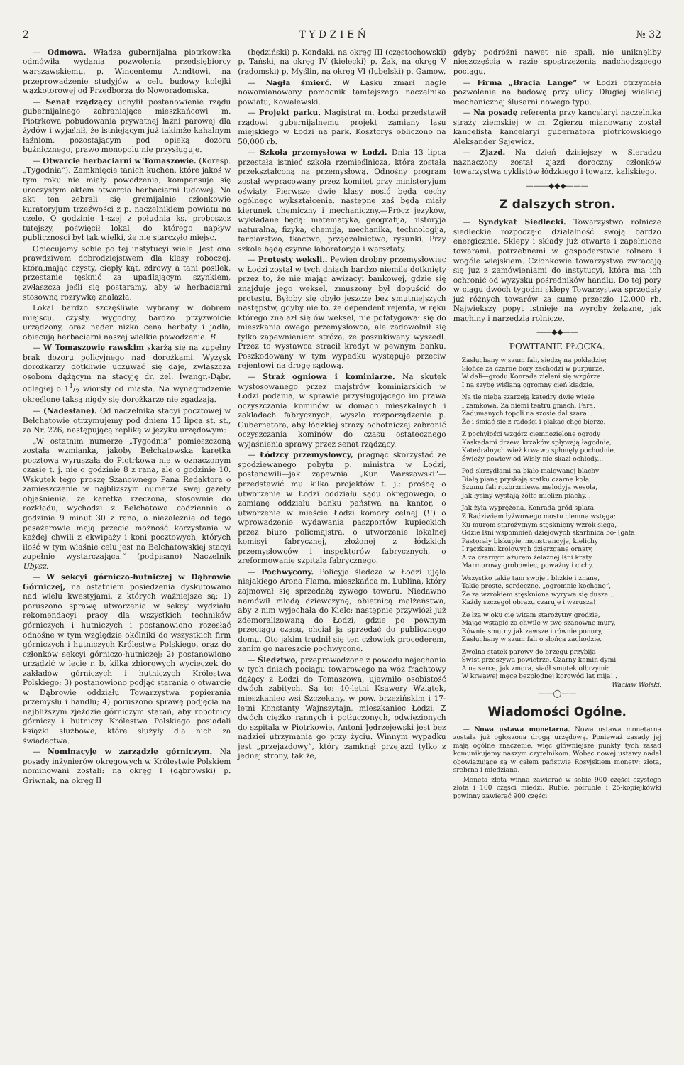2 T Y D Z I E Ń № 32
— Odmowa. Władza gubernijalna piotrkowska odmówiła wydania pozwolenia przedsiębiorcy warszawskiemu, p. Wincentemu Arndtowi, na przeprowadzenie studyjów w celu budowy kolejki wązkotorowej od Przedborza do Noworadomska.
— Senat rządzący uchylił postanowienie rządu gubernijalnego zabraniające mieszkańcowi m. Piotrkowa pobudowania prywatnej łaźni parowej dla żydów i wyjaśnił, że istniejącym już takimże kahalnym łaźniom, pozostającym pod opieką dozoru bużnicznego, prawo monopolu nie przysługuje.
— Otwarcie herbaciarni w Tomaszowie. (Koresp. „Tygodnia“). Zamknięcie tanich kuchen, które jakoś w tym roku nie miały powodzenia, kompensuje się uroczystym aktem otwarcia herbaciarni ludowej. Na akt ten zebrali się gremijalnie członkowie kuratoryjum trzeźwości z p. naczelnikiem powiatu na czele. O godzinie 1-szej z południa ks. proboszcz tutejszy, poświęcił lokal, do którego napływ publiczności był tak wielki, że nie starczyło miejsc.
Obiecujemy sobie po tej instytucyi wiele. Jest ona prawdziwem dobrodziejstwem dla klasy roboczej, która,mając czysty, ciepły kąt, zdrowy a tani posiłek, przestanie tęsknić za upadlającym szynkiem, zwłaszcza jeśli się postaramy, aby w herbaciarni stosowną rozrywkę znalazła.
Lokal bardzo szczęśliwie wybrany w dobrem miejscu, czysty, wygodny, bardzo przyzwoicie urządzony, oraz nader nizka cena herbaty i jadła, obiecują herbaciarni naszej wielkie powodzenie. B.
— W Tomaszowie rawskim skarżą się na zupełny brak dozoru policyjnego nad dorożkami. Wyzysk dorożkarzy dotkliwie uczuwać się daje, zwłaszcza osobom dążącym na stacyję dr. żel. Iwangr.-Dąbr. odległej o 11/2 wiorsty od miasta. Na wynagrodzenie określone taksą nigdy się dorożkarze nie zgadzają.
— (Nadesłane). Od naczelnika stacyi pocztowej w Bełchatowie otrzymujemy pod dniem 15 lipca st. st., za Nr. 226, następującą replikę w języku urzędowym:
„W ostatnim numerze „Tygodnia“ pomieszczoną została wzmianka, jakoby Bełchatowska karetka pocztowa wyruszała do Piotrkowa nie w oznaczonym czasie t. j. nie o godzinie 8 z rana, ale o godzinie 10. Wskutek tego proszę Szanownego Pana Redaktora o zamieszczenie w najbliższym numerze swej gazety objaśnienia, że karetka rzeczona, stosownie do rozkładu, wychodzi z Bełchatowa codziennie o godzinie 9 minut 30 z rana, a niezależnie od tego pasażerowie mają przecie możność korzystania w każdej chwili z ekwipaży i koni pocztowych, których ilość w tym właśnie celu jest na Bełchatowskiej stacyi zupełnie wystarczająca.“ (podpisano) Naczelnik Ubysz.
— W sekcyi górniczo-hutniczej w Dąbrowie Górniczej, na ostatniem posiedzenia dyskutowano nad wielu kwestyjami, z których ważniejsze są: 1) poruszono sprawę utworzenia w sekcyi wydziału rekomendacyi pracy dla wszystkich techników górniczych i hutniczych i postanowiono rozesłać odnośne w tym względzie okólniki do wszystkich firm górniczych i hutniczych Królestwa Polskiego, oraz do członków sekcyi górniczo-hutniczej; 2) postanowiono urządzić w lecie r. b. kilka zbiorowych wycieczek do zakładów górniczych i hutniczych Królestwa Polskiego; 3) postanowiono podjąć starania o otwarcie w Dąbrowie oddziału Towarzystwa popierania przemysłu i handlu; 4) poruszono sprawę podjęcia na najbliższym zjeździe górniczym starań, aby robotnicy górniczy i hutniczy Królestwa Polskiego posiadali książki służbowe, które służyły dla nich za świadectwa.
— Nominacyje w zarządzie górniczym. Na posady inżynierów okręgowych w Królestwie Polskiem nominowani zostali: na okręg I (dąbrowski) p. Griwnak, na okręg II
(będziński) p. Kondaki, na okręg III (częstochowski) p. Tański, na okręg IV (kielecki) p. Żak, na okręg V (radomski) p. Myślin, na okręg VI (lubelski) p. Gamow.
— Nagła śmierć. W Łasku zmarł nagle nowomianowany pomocnik tamtejszego naczelnika powiatu, Kowalewski.
— Projekt parku. Magistrat m. Łodzi przedstawił rządowi gubernijalnemu projekt zamiany lasu miejskiego w Łodzi na park. Kosztorys obliczono na 50,000 rb.
— Szkoła przemysłowa w Łodzi. Dnia 13 lipca przestała istnieć szkoła rzemieślnicza, która została przekształconą na przemysłową. Odnośny program został wypracowany przez komitet przy ministeryjum oświaty. Pierwsze dwie klasy nosić będą cechy ogólnego wykształcenia, następne zaś będą miały kierunek chemiczny i mechaniczny.—Prócz języków, wykładane będą: matematyka, geografija, historyja naturalna, fizyka, chemija, mechanika, technologija, farbiarstwo, tkactwo, przędzalnictwo, rysunki. Przy szkole będą czynne laboratoryja i warsztaty.
— Protesty weksli.. Pewien drobny przemysłowiec w Łodzi został w tych dniach bardzo niemile dotknięty przez to, że nie mając awizacyi bankowej, gdzie się znajduje jego weksel, zmuszony był dopuścić do protestu. Byłoby się obyło jeszcze bez smutniejszych następstw, gdyby nie to, że dependent rejenta, w ręku którego znalazł się ów weksel, nie pofatygował się do mieszkania owego przemysłowca, ale zadowolnił się tylko zapewnieniem stróża, że poszukiwany wyszedł. Przez to wystawca stracił kredyt w pewnym banku. Poszkodowany w tym wypadku występuje przeciw rejentowi na drogę sądową.
— Straż ogniowa i kominiarze. Na skutek wystosowanego przez majstrów kominiarskich w Łodzi podania, w sprawie przysługującego im prawa oczyszczania kominów w domach mieszkalnych i zakładach fabrycznych, wyszło rozporządzenie p. Gubernatora, aby łódzkiej straży ochotniczej zabronić oczyszczania kominów do czasu ostatecznego wyjaśnienia sprawy przez senat rządzący.
— Łódzcy przemysłowcy, pragnąc skorzystać ze spodziewanego pobytu p. ministra w Łodzi, postanowili—jak zapewnia „Kur. Warszawski“—przedstawić mu kilka projektów t. j.: prośbę o utworzenie w Łodzi oddziału sądu okręgowego, o zamianę oddziału banku państwa na kantor, o utworzenie w mieście Łodzi komory celnej (!!) o wprowadzenie wydawania paszportów kupieckich przez biuro policmajstra, o utworzenie lokalnej komisyi fabrycznej, złożonej z łódzkich przemysłowców i inspektorów fabrycznych, o zreformowanie szpitala fabrycznego.
— Pochwycony. Policyja śledcza w Łodzi ujęła niejakiego Arona Flama, mieszkańca m. Lublina, który zajmował się sprzedażą żywego towaru. Niedawno namówił młodą dziewczynę, obietnicą małżeństwa, aby z nim wyjechała do Kielc; następnie przywiózł już zdemoralizowaną do Łodzi, gdzie po pewnym przeciągu czasu, chciał ją sprzedać do publicznego domu. Oto jakim trudnił się ten człowiek procederem, zanim go nareszcie pochwycono.
— Śledztwo, przeprowadzone z powodu najechania w tych dniach pociągu towarowego na wóz frachtowy dążący z Łodzi do Tomaszowa, ujawniło osobistość dwóch zabitych. Są to: 40-letni Ksawery Wziątek, mieszkaniec wsi Szczekany, w pow. brzezińskim i 17-letni Konstanty Wajnszytajn, mieszkaniec Łodzi. Z dwóch ciężko rannych i potłuczonych, odwiezionych do szpitala w Piotrkowie, Antoni Jędrzejewski jest bez nadziei utrzymania go przy życiu. Winnym wypadku jest „przejazdowy“, który zamknął przejazd tylko z jednej strony, tak że,
gdyby podróżni nawet nie spali, nie uniknęliby nieszczęścia w razie spostrzeżenia nadchodzącego pociągu.
— Firma „Bracia Lange“ w Łodzi otrzymała pozwolenie na budowę przy ulicy Długiej wielkiej mechanicznej ślusarni nowego typu.
— Na posadę referenta przy kancelaryi naczelnika straży ziemskiej w m. Zgierzu mianowany został kancelista kancelaryi gubernatora piotrkowskiego Aleksander Sajewicz.
— Zjazd. Na dzień dzisiejszy w Sieradzu naznaczony został zjazd doroczny członków towarzystwa cyklistów łódzkiego i towarz. kaliskiego.
———◆◆◆———
Z dalszych stron.
— Syndykat Siedlecki. Towarzystwo rolnicze siedleckie rozpoczęło działalność swoją bardzo energicznie. Sklepy i składy już otwarte i zapełnione towarami, potrzebnemi w gospodarstwie rolnem i wogóle wiejskiem. Członkowie towarzystwa zwracają się już z zamówieniami do instytucyi, która ma ich ochronić od wyzysku pośredników handlu. Do tej pory w ciągu dwóch tygodni sklepy Towarzystwa sprzedały już różnych towarów za sumę przeszło 12,000 rb. Największy popyt istnieje na wyroby żelazne, jak machiny i narzędzia rolnicze.
——◆◆——
POWITANIE PŁOCKA.
Zasłuchany w szum fali, siedzę na pokładzie;
Słońce za czarne bory zachodzi w purpurze,
W dali—grodu Konrada zieleni się wzgórze
I na szybę wiślaną ogromny cień kładzie.
Na tle nieba szarzeją katedry dwie wieże
I zamkowa. Za niemi teatru gmach, Fara,
Zadumanych topoli na szosie dal szara...
Że i śmiać się z radości i płakać chęć bierze.
Z pochyłości wzgórz ciemnozielone ogrody
Kaskadami drzew, krzaków spływają łagodnie,
Katedralnych wież krwawo spłonęły pochodnie,
Świeży powiew od Wisły nie skazi ochłody...
Pod skrzydłami na biało malowanej blachy
Białą pianą pryskają statku czarne koła;
Szumu fali rozbrzmiewa melodyja wesoła,
Jak łysiny wystają żółte mielizn piachy...
Jak żyła wyprężona, Konrada gród splata
Z Radziwiem łyżwowego mostu ciemna wstęga;
Ku murom starożytnym stęskniony wzrok sięga,
Gdzie lśni wspomnień dziejowych skarbnica bo- [gata!
Pastorały biskupie, monstrancyje, kielichy
I rączkami królowych dzierzgane ornaty,
A za czarnym ażurem żelaznej lśni kraty
Marmurowy grobowiec, poważny i cichy.
Wszystko takie tam swoje i blizkie i znane,
Takie proste, serdeczne, „ogromnie kochane“,
Że za wzrokiem stęskniona wyrywa się dusza...
Każdy szczegół obrazu czaruje i wzrusza!
Ze łzą w oku cię witam starożytny grodzie,
Mając wstąpić za chwilę w twe szanowne mury,
Równie smutny jak zawsze i równie ponury,
Zasłuchany w szum fali o słońca zachodzie.
Zwolna statek parowy do brzegu przybija—
Świst przeszywa powietrze. Czarny komin dymi,
A na serce, jak zmora, siadł smutek olbrzymi:
W krwawej męce bezpłodnej korowód lat mija!..
Wacław Wolski.
——◯——
Wiadomości Ogólne.
— Nowa ustawa monetarna. Nowa ustawa monetarna została już ogłoszona drogą urzędową. Ponieważ zasady jej mają ogólne znaczenie, więc główniejsze punkty tych zasad komunikujemy naszym czytelnikom. Wobec nowej ustawy nadal obowiązujące są w całem państwie Rosyjskiem monety: złota, srebrna i miedziana.
Moneta złota winna zawierać w sobie 900 części czystego złota i 100 części miedzi. Ruble, półruble i 25-kopiejkówki powinny zawierać 900 części